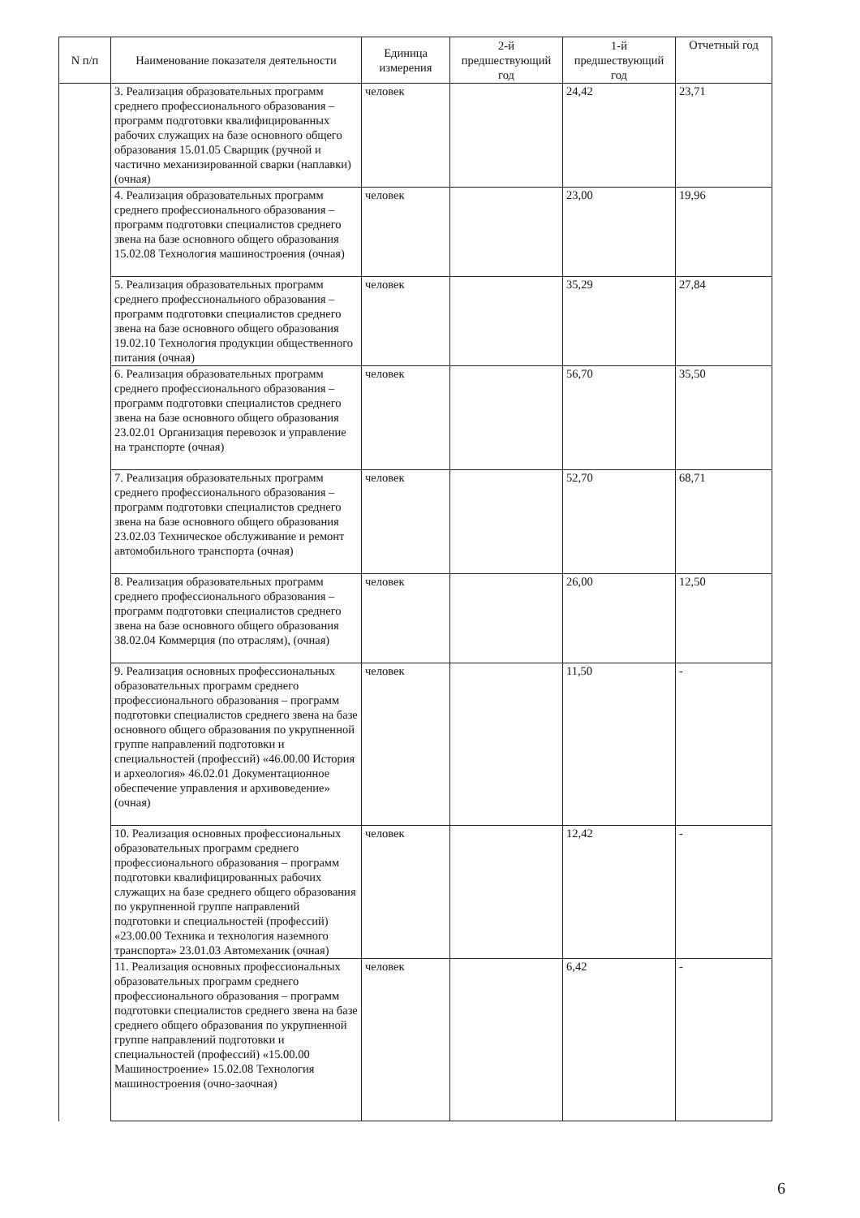| N п/п | Наименование показателя деятельности | Единица измерения | 2-й предшествующий год | 1-й предшествующий год | Отчетный год |
| --- | --- | --- | --- | --- | --- |
| | 3. Реализация образовательных программ среднего профессионального образования – программ подготовки квалифицированных рабочих служащих на базе основного общего образования 15.01.05 Сварщик (ручной и частично механизированной сварки (наплавки) (очная) | человек | | 24,42 | 23,71 |
| | 4. Реализация образовательных программ среднего профессионального образования – программ подготовки специалистов среднего звена на базе основного общего образования 15.02.08 Технология машиностроения (очная) | человек | | 23,00 | 19,96 |
| | 5. Реализация образовательных программ среднего профессионального образования – программ подготовки специалистов среднего звена на базе основного общего образования 19.02.10 Технология продукции общественного питания (очная) | человек | | 35,29 | 27,84 |
| | 6. Реализация образовательных программ среднего профессионального образования – программ подготовки специалистов среднего звена на базе основного общего образования 23.02.01 Организация перевозок и управление на транспорте (очная) | человек | | 56,70 | 35,50 |
| | 7. Реализация образовательных программ среднего профессионального образования – программ подготовки специалистов среднего звена на базе основного общего образования 23.02.03 Техническое обслуживание и ремонт автомобильного транспорта (очная) | человек | | 52,70 | 68,71 |
| | 8. Реализация образовательных программ среднего профессионального образования – программ подготовки специалистов среднего звена на базе основного общего образования 38.02.04 Коммерция (по отраслям), (очная) | человек | | 26,00 | 12,50 |
| | 9. Реализация основных профессиональных образовательных программ среднего профессионального образования – программ подготовки специалистов среднего звена на базе основного общего образования по укрупненной группе направлений подготовки и специальностей (профессий) «46.00.00 История и археология» 46.02.01 Документационное обеспечение управления и архивоведение» (очная) | человек | | 11,50 | - |
| | 10. Реализация основных профессиональных образовательных программ среднего профессионального образования – программ подготовки квалифицированных рабочих служащих на базе среднего общего образования по укрупненной группе направлений подготовки и специальностей (профессий) «23.00.00 Техника и технология наземного транспорта» 23.01.03 Автомеханик (очная) | человек | | 12,42 | - |
| | 11. Реализация основных профессиональных образовательных программ среднего профессионального образования – программ подготовки специалистов среднего звена на базе среднего общего образования по укрупненной группе направлений подготовки и специальностей (профессий) «15.00.00 Машиностроение» 15.02.08 Технология машиностроения (очно-заочная) | человек | | 6,42 | - |
6